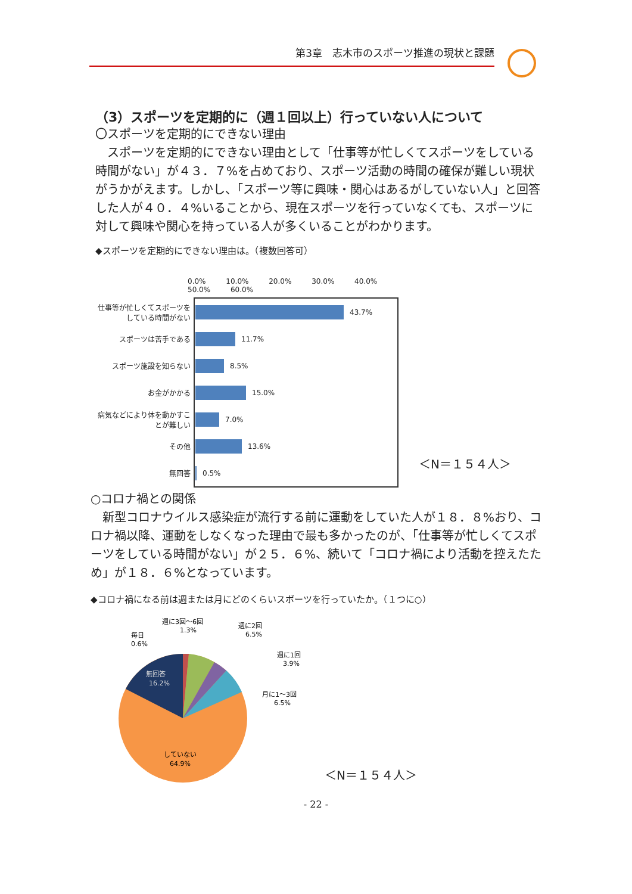第3章　志木市のスポーツ推進の現状と課題
（3）スポーツを定期的に（週１回以上）行っていない人について
〇スポーツを定期的にできない理由
　スポーツを定期的にできない理由として「仕事等が忙しくてスポーツをしている時間がない」が４３．７%を占めており、スポーツ活動の時間の確保が難しい現状がうかがえます。しかし、「スポーツ等に興味・関心はあるがしていない人」と回答した人が４０．４%いることから、現在スポーツを行っていなくても、スポーツに対して興味や関心を持っている人が多くいることがわかります。
◆スポーツを定期的にできない理由は。（複数回答可）
0.0% 10.0% 20.0% 30.0% 40.0% 50.0% 60.0%
仕事等が忙しくてスポーツをしている時間がない 43.7%
スポーツは苦手である 11.7%
スポーツ施設を知らない 8.5%
お金がかかる 15.0%
病気などにより体を動かすことが難しい 7.0%
その他 13.6%
無回答 0.5%
＜N＝１５４人＞
○コロナ禍との関係
　新型コロナウイルス感染症が流行する前に運動をしていた人が１８．８%おり、コロナ禍以降、運動をしなくなった理由で最も多かったのが、「仕事等が忙しくてスポーツをしている時間がない」が２５．６%、続いて「コロナ禍により活動を控えたため」が１８．６%となっています。
◆コロナ禍になる前は週または月にどのくらいスポーツを行っていたか。（１つに○）
無回答
16.2%
していない
64.9%
毎日
0.6%
週に3回〜6回
1.3%
週に2回
6.5%
週に1回
3.9%
月に1〜3回
6.5%
＜N＝１５４人＞
- 22 -